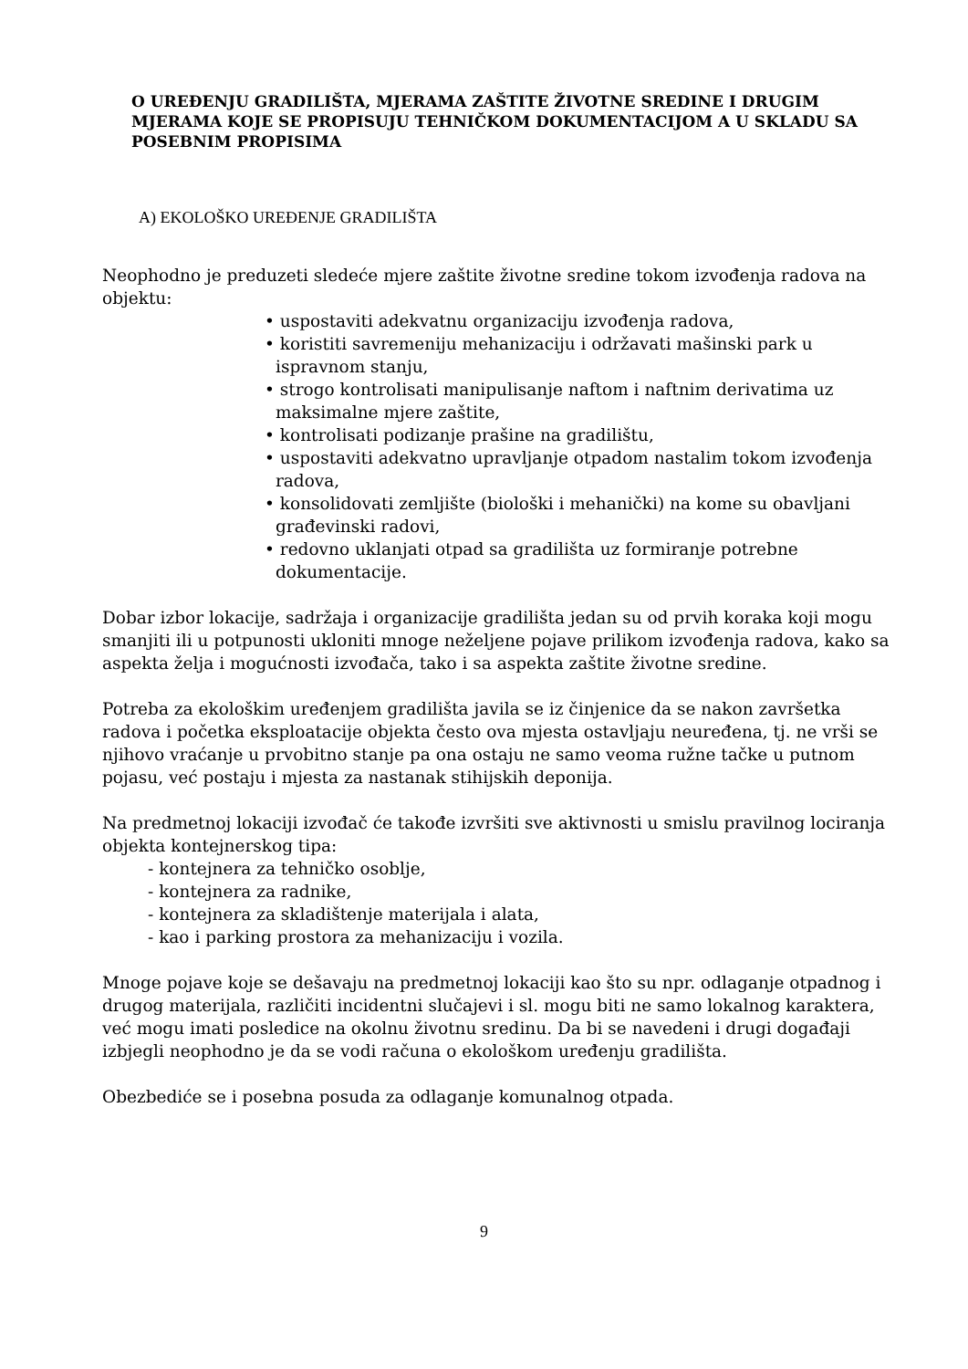O UREĐENJU GRADILIŠTA, MJERAMA ZAŠTITE ŽIVOTNE SREDINE I DRUGIM MJERAMA KOJE SE PROPISUJU TEHNIČKOM DOKUMENTACIJOM A U SKLADU SA POSEBNIM PROPISIMA
A) EKOLOŠKO UREĐENJE GRADILIŠTA
Neophodno je preduzeti sledeće mjere zaštite životne sredine tokom izvođenja radova na objektu:
• uspostaviti adekvatnu organizaciju izvođenja radova,
• koristiti savremeniju mehanizaciju i održavati mašinski park u ispravnom stanju,
• strogo kontrolisati manipulisanje naftom i naftnim derivatima uz maksimalne mjere zaštite,
• kontrolisati podizanje prašine na gradilištu,
• uspostaviti adekvatno upravljanje otpadom nastalim tokom izvođenja radova,
• konsolidovati zemljište (biološki i mehanički) na kome su obavljani građevinski radovi,
• redovno uklanjati otpad sa gradilišta uz formiranje potrebne dokumentacije.
Dobar izbor lokacije, sadržaja i organizacije gradilišta jedan su od prvih koraka koji mogu smanjiti ili u potpunosti ukloniti mnoge neželjene pojave prilikom izvođenja radova, kako sa aspekta želja i mogućnosti izvođača, tako i sa aspekta zaštite životne sredine.
Potreba za ekološkim uređenjem gradilišta javila se iz činjenice da se nakon završetka radova i početka eksploatacije objekta često ova mjesta ostavljaju neuređena, tj. ne vrši se njihovo vraćanje u prvobitno stanje pa ona ostaju ne samo veoma ružne tačke u putnom pojasu, već postaju i mjesta za nastanak stihijskih deponija.
Na predmetnoj lokaciji izvođač će takođe izvršiti sve aktivnosti u smislu pravilnog lociranja objekta kontejnerskog tipa:
- kontejnera za tehničko osoblje,
- kontejnera za radnike,
- kontejnera za skladištenje materijala i alata,
- kao i parking prostora za mehanizaciju i vozila.
Mnoge pojave koje se dešavaju na predmetnoj lokaciji kao što su npr. odlaganje otpadnog i drugog materijala, različiti incidentni slučajevi i sl. mogu biti ne samo lokalnog karaktera, već mogu imati posledice na okolnu životnu sredinu. Da bi se navedeni i drugi događaji izbjegli neophodno je da se vodi računa o ekološkom uređenju gradilišta.
Obezbediće se i posebna posuda za odlaganje komunalnog otpada.
9